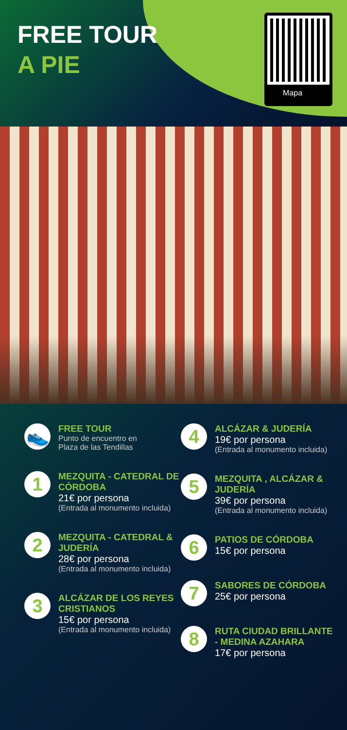FREE TOUR
A PIE
Mapa
👟
FREE TOUR
Punto de encuentro en
Plaza de las Tendillas
1
MEZQUITA - CATEDRAL DE CÓRDOBA
21€ por persona
(Entrada al monumento incluida)
2
MEZQUITA - CATEDRAL & JUDERÍA
28€ por persona
(Entrada al monumento incluida)
3
ALCÁZAR DE LOS REYES CRISTIANOS
15€ por persona
(Entrada al monumento incluida)
4
ALCÁZAR & JUDERÍA
19€ por persona
(Entrada al monumento incluida)
5
MEZQUITA , ALCÁZAR & JUDERÍA
39€ por persona
(Entrada al monumento incluida)
6
PATIOS DE CÓRDOBA
15€ por persona
7
SABORES DE CÓRDOBA
25€ por persona
8
RUTA CIUDAD BRILLANTE - MEDINA AZAHARA
17€ por persona